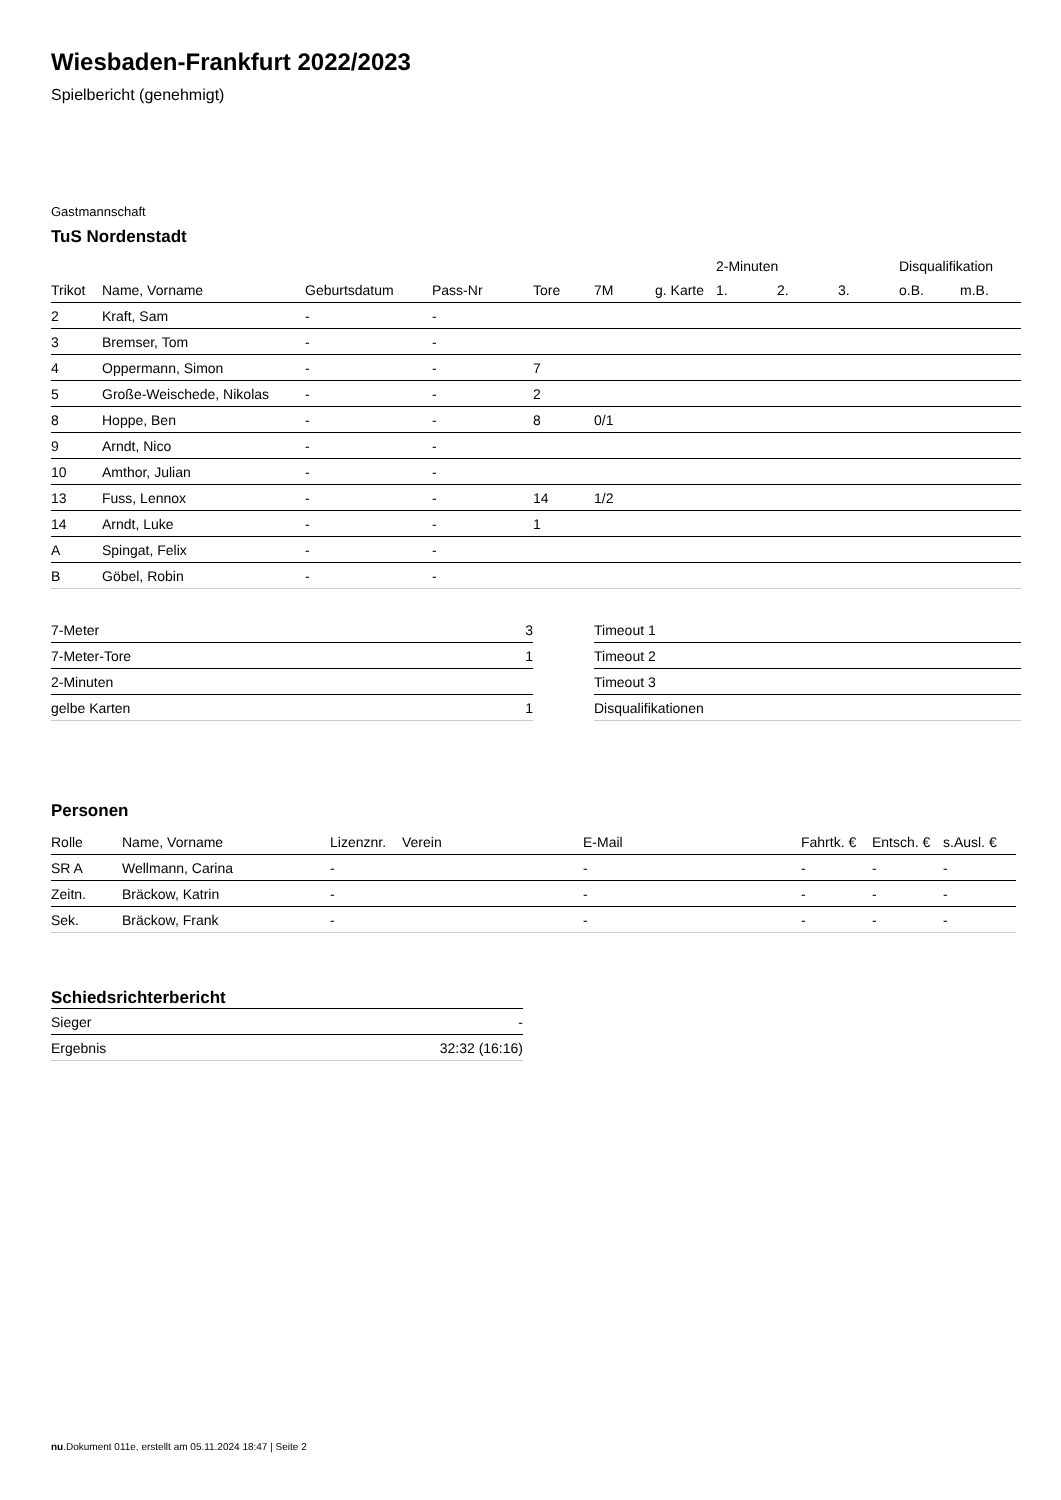Wiesbaden-Frankfurt 2022/2023
Spielbericht (genehmigt)
Gastmannschaft
TuS Nordenstadt
| | | | | | | | 2-Minuten | | | Disqualifikation | |
| --- | --- | --- | --- | --- | --- | --- | --- | --- | --- | --- | --- |
| Trikot | Name, Vorname | Geburtsdatum | Pass-Nr | Tore | 7M | g. Karte | 1. | 2. | 3. | o.B. | m.B. |
| 2 | Kraft, Sam | - | - | | | | | | | | |
| 3 | Bremser, Tom | - | - | | | | | | | | |
| 4 | Oppermann, Simon | - | - | 7 | | | | | | | |
| 5 | Große-Weischede, Nikolas | - | - | 2 | | | | | | | |
| 8 | Hoppe, Ben | - | - | 8 | 0/1 | | | | | | |
| 9 | Arndt, Nico | - | - | | | | | | | | |
| 10 | Amthor, Julian | - | - | | | | | | | | |
| 13 | Fuss, Lennox | - | - | 14 | 1/2 | | | | | | |
| 14 | Arndt, Luke | - | - | 1 | | | | | | | |
| A | Spingat, Felix | - | - | | | | | | | | |
| B | Göbel, Robin | - | - | | | | | | | | |
| 7-Meter | 3 |
| 7-Meter-Tore | 1 |
| 2-Minuten | |
| gelbe Karten | 1 |
| Timeout 1 |
| Timeout 2 |
| Timeout 3 |
| Disqualifikationen |
Personen
| Rolle | Name, Vorname | Lizenznr. | Verein | E-Mail | Fahrtk. € | Entsch. € | s.Ausl. € |
| --- | --- | --- | --- | --- | --- | --- | --- |
| SR A | Wellmann, Carina | - | | - | - | - | - |
| Zeitn. | Bräckow, Katrin | - | | - | - | - | - |
| Sek. | Bräckow, Frank | - | | - | - | - | - |
Schiedsrichterbericht
| Sieger | - |
| Ergebnis | 32:32 (16:16) |
nu.Dokument 011e, erstellt am 05.11.2024 18:47 | Seite 2